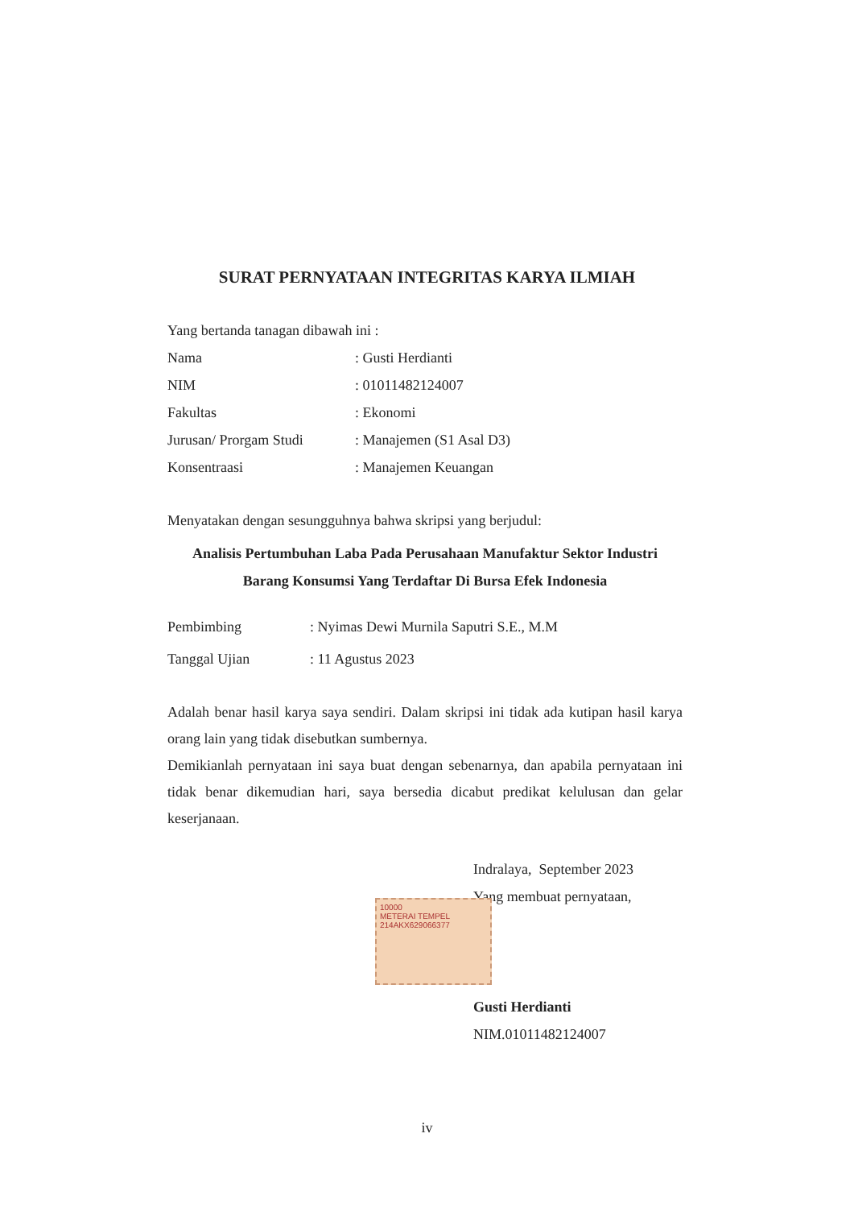SURAT PERNYATAAN INTEGRITAS KARYA ILMIAH
Yang bertanda tanagan dibawah ini :
Nama: Gusti Herdianti
NIM: 01011482124007
Fakultas: Ekonomi
Jurusan/ Prorgam Studi: Manajemen (S1 Asal D3)
Konsentraasi: Manajemen Keuangan
Menyatakan dengan sesungguhnya bahwa skripsi yang berjudul:
Analisis Pertumbuhan Laba Pada Perusahaan Manufaktur Sektor Industri
Barang Konsumsi Yang Terdaftar Di Bursa Efek Indonesia
Pembimbing: Nyimas Dewi Murnila Saputri S.E., M.M
Tanggal Ujian: 11 Agustus 2023
Adalah benar hasil karya saya sendiri. Dalam skripsi ini tidak ada kutipan hasil karya orang lain yang tidak disebutkan sumbernya.
Demikianlah pernyataan ini saya buat dengan sebenarnya, dan apabila pernyataan ini tidak benar dikemudian hari, saya bersedia dicabut predikat kelulusan dan gelar keserjanaan.
Indralaya, September 2023
Yang membuat pernyataan,
10000
METERAI TEMPEL
214AKX629066377
Gusti Herdianti
NIM.01011482124007
iv